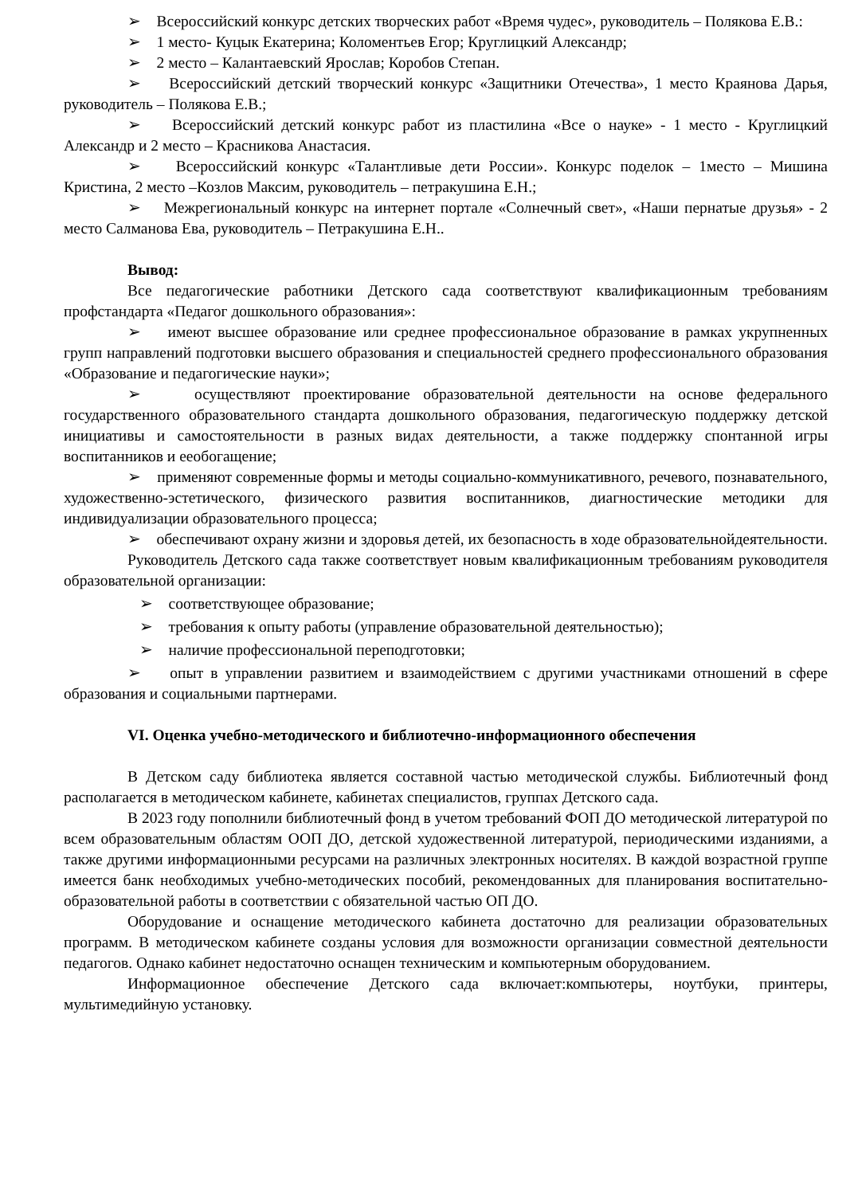➢ Всероссийский конкурс детских творческих работ «Время чудес», руководитель – Полякова Е.В.:
➢ 1 место- Куцык Екатерина; Коломентьев Егор; Круглицкий Александр;
➢ 2 место – Калантаевский Ярослав; Коробов Степан.
➢ Всероссийский детский творческий конкурс «Защитники Отечества», 1 место Краянова Дарья, руководитель – Полякова Е.В.;
➢ Всероссийский детский конкурс работ из пластилина «Все о науке» - 1 место - Круглицкий Александр и 2 место – Красникова Анастасия.
➢ Всероссийский конкурс «Талантливые дети России». Конкурс поделок – 1место – Мишина Кристина, 2 место –Козлов Максим, руководитель – петракушина Е.Н.;
➢ Межрегиональный конкурс на интернет портале «Солнечный свет», «Наши пернатые друзья» - 2 место Салманова Ева, руководитель – Петракушина Е.Н..
Вывод:
Все педагогические работники Детского сада соответствуют квалификационным требованиям профстандарта «Педагог дошкольного образования»:
➢ имеют высшее образование или среднее профессиональное образование в рамках укрупненных групп направлений подготовки высшего образования и специальностей среднего профессионального образования «Образование и педагогические науки»;
➢ осуществляют проектирование образовательной деятельности на основе федерального государственного образовательного стандарта дошкольного образования, педагогическую поддержку детской инициативы и самостоятельности в разных видах деятельности, а также поддержку спонтанной игры воспитанников и ееобогащение;
➢ применяют современные формы и методы социально-коммуникативного, речевого, познавательного, художественно-эстетического, физического развития воспитанников, диагностические методики для индивидуализации образовательного процесса;
➢ обеспечивают охрану жизни и здоровья детей, их безопасность в ходе образовательнойдеятельности.
Руководитель Детского сада также соответствует новым квалификационным требованиям руководителя образовательной организации:
➢ соответствующее образование;
➢ требования к опыту работы (управление образовательной деятельностью);
➢ наличие профессиональной переподготовки;
➢ опыт в управлении развитием и взаимодействием с другими участниками отношений в сфере образования и социальными партнерами.
VI. Оценка учебно-методического и библиотечно-информационного обеспечения
В Детском саду библиотека является составной частью методической службы. Библиотечный фонд располагается в методическом кабинете, кабинетах специалистов, группах Детского сада.
В 2023 году пополнили библиотечный фонд в учетом требований ФОП ДО методической литературой по всем образовательным областям ООП ДО, детской художественной литературой, периодическими изданиями, а также другими информационными ресурсами на различных электронных носителях. В каждой возрастной группе имеется банк необходимых учебно-методических пособий, рекомендованных для планирования воспитательно-образовательной работы в соответствии с обязательной частью ОП ДО.
Оборудование и оснащение методического кабинета достаточно для реализации образовательных программ. В методическом кабинете созданы условия для возможности организации совместной деятельности педагогов. Однако кабинет недостаточно оснащен техническим и компьютерным оборудованием.
Информационное обеспечение Детского сада включает:компьютеры, ноутбуки, принтеры, мультимедийную установку.